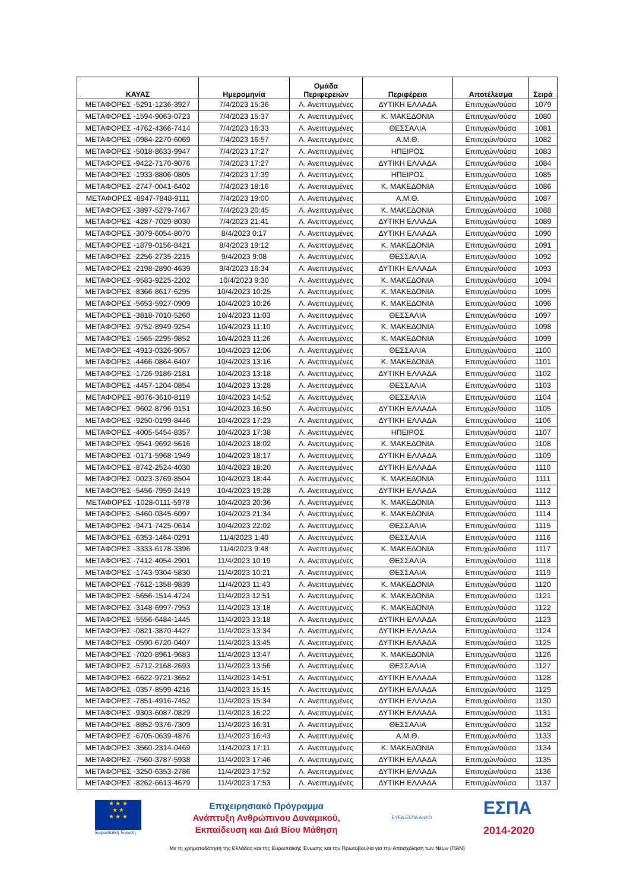| ΚΑΥΑΣ | Ημερομηνία | Ομάδα Περιφερειών | Περιφέρεια | Αποτέλεσμα | Σειρά |
| --- | --- | --- | --- | --- | --- |
| ΜΕΤΑΦΟΡΕΣ -5291-1236-3927 | 7/4/2023 15:36 | Λ. Ανεπτυγμένες | ΔΥΤΙΚΗ ΕΛΛΑΔΑ | Επιτυχών/ούσα | 1079 |
| ΜΕΤΑΦΟΡΕΣ -1594-9063-0723 | 7/4/2023 15:37 | Λ. Ανεπτυγμένες | Κ. ΜΑΚΕΔΟΝΙΑ | Επιτυχών/ούσα | 1080 |
| ΜΕΤΑΦΟΡΕΣ -4762-4366-7414 | 7/4/2023 16:33 | Λ. Ανεπτυγμένες | ΘΕΣΣΑΛΙΑ | Επιτυχών/ούσα | 1081 |
| ΜΕΤΑΦΟΡΕΣ -0984-2270-6069 | 7/4/2023 16:57 | Λ. Ανεπτυγμένες | Α.Μ.Θ. | Επιτυχών/ούσα | 1082 |
| ΜΕΤΑΦΟΡΕΣ -5018-8633-9947 | 7/4/2023 17:27 | Λ. Ανεπτυγμένες | ΗΠΕΙΡΟΣ | Επιτυχών/ούσα | 1083 |
| ΜΕΤΑΦΟΡΕΣ -9422-7170-9076 | 7/4/2023 17:27 | Λ. Ανεπτυγμένες | ΔΥΤΙΚΗ ΕΛΛΑΔΑ | Επιτυχών/ούσα | 1084 |
| ΜΕΤΑΦΟΡΕΣ -1933-8806-0805 | 7/4/2023 17:39 | Λ. Ανεπτυγμένες | ΗΠΕΙΡΟΣ | Επιτυχών/ούσα | 1085 |
| ΜΕΤΑΦΟΡΕΣ -2747-0041-6402 | 7/4/2023 18:16 | Λ. Ανεπτυγμένες | Κ. ΜΑΚΕΔΟΝΙΑ | Επιτυχών/ούσα | 1086 |
| ΜΕΤΑΦΟΡΕΣ -8947-7848-9111 | 7/4/2023 19:00 | Λ. Ανεπτυγμένες | Α.Μ.Θ. | Επιτυχών/ούσα | 1087 |
| ΜΕΤΑΦΟΡΕΣ -3897-5279-7467 | 7/4/2023 20:45 | Λ. Ανεπτυγμένες | Κ. ΜΑΚΕΔΟΝΙΑ | Επιτυχών/ούσα | 1088 |
| ΜΕΤΑΦΟΡΕΣ -4287-7029-8030 | 7/4/2023 21:41 | Λ. Ανεπτυγμένες | ΔΥΤΙΚΗ ΕΛΛΑΔΑ | Επιτυχών/ούσα | 1089 |
| ΜΕΤΑΦΟΡΕΣ -3079-6054-8070 | 8/4/2023 0:17 | Λ. Ανεπτυγμένες | ΔΥΤΙΚΗ ΕΛΛΑΔΑ | Επιτυχών/ούσα | 1090 |
| ΜΕΤΑΦΟΡΕΣ -1879-0156-8421 | 8/4/2023 19:12 | Λ. Ανεπτυγμένες | Κ. ΜΑΚΕΔΟΝΙΑ | Επιτυχών/ούσα | 1091 |
| ΜΕΤΑΦΟΡΕΣ -2256-2735-2215 | 9/4/2023 9:08 | Λ. Ανεπτυγμένες | ΘΕΣΣΑΛΙΑ | Επιτυχών/ούσα | 1092 |
| ΜΕΤΑΦΟΡΕΣ -2198-2890-4639 | 9/4/2023 16:34 | Λ. Ανεπτυγμένες | ΔΥΤΙΚΗ ΕΛΛΑΔΑ | Επιτυχών/ούσα | 1093 |
| ΜΕΤΑΦΟΡΕΣ -9583-9225-2202 | 10/4/2023 9:30 | Λ. Ανεπτυγμένες | Κ. ΜΑΚΕΔΟΝΙΑ | Επιτυχών/ούσα | 1094 |
| ΜΕΤΑΦΟΡΕΣ -8366-8617-6295 | 10/4/2023 10:25 | Λ. Ανεπτυγμένες | Κ. ΜΑΚΕΔΟΝΙΑ | Επιτυχών/ούσα | 1095 |
| ΜΕΤΑΦΟΡΕΣ -5653-5927-0909 | 10/4/2023 10:26 | Λ. Ανεπτυγμένες | Κ. ΜΑΚΕΔΟΝΙΑ | Επιτυχών/ούσα | 1096 |
| ΜΕΤΑΦΟΡΕΣ -3818-7010-5260 | 10/4/2023 11:03 | Λ. Ανεπτυγμένες | ΘΕΣΣΑΛΙΑ | Επιτυχών/ούσα | 1097 |
| ΜΕΤΑΦΟΡΕΣ -9752-8949-9254 | 10/4/2023 11:10 | Λ. Ανεπτυγμένες | Κ. ΜΑΚΕΔΟΝΙΑ | Επιτυχών/ούσα | 1098 |
| ΜΕΤΑΦΟΡΕΣ -1565-2295-9852 | 10/4/2023 11:26 | Λ. Ανεπτυγμένες | Κ. ΜΑΚΕΔΟΝΙΑ | Επιτυχών/ούσα | 1099 |
| ΜΕΤΑΦΟΡΕΣ -4913-0326-9057 | 10/4/2023 12:06 | Λ. Ανεπτυγμένες | ΘΕΣΣΑΛΙΑ | Επιτυχών/ούσα | 1100 |
| ΜΕΤΑΦΟΡΕΣ -4466-0864-6407 | 10/4/2023 13:16 | Λ. Ανεπτυγμένες | Κ. ΜΑΚΕΔΟΝΙΑ | Επιτυχών/ούσα | 1101 |
| ΜΕΤΑΦΟΡΕΣ -1726-9186-2181 | 10/4/2023 13:18 | Λ. Ανεπτυγμένες | ΔΥΤΙΚΗ ΕΛΛΑΔΑ | Επιτυχών/ούσα | 1102 |
| ΜΕΤΑΦΟΡΕΣ -4457-1204-0854 | 10/4/2023 13:28 | Λ. Ανεπτυγμένες | ΘΕΣΣΑΛΙΑ | Επιτυχών/ούσα | 1103 |
| ΜΕΤΑΦΟΡΕΣ -8076-3610-8119 | 10/4/2023 14:52 | Λ. Ανεπτυγμένες | ΘΕΣΣΑΛΙΑ | Επιτυχών/ούσα | 1104 |
| ΜΕΤΑΦΟΡΕΣ -9602-8796-9151 | 10/4/2023 16:50 | Λ. Ανεπτυγμένες | ΔΥΤΙΚΗ ΕΛΛΑΔΑ | Επιτυχών/ούσα | 1105 |
| ΜΕΤΑΦΟΡΕΣ -9250-0199-8446 | 10/4/2023 17:23 | Λ. Ανεπτυγμένες | ΔΥΤΙΚΗ ΕΛΛΑΔΑ | Επιτυχών/ούσα | 1106 |
| ΜΕΤΑΦΟΡΕΣ -4005-5454-8357 | 10/4/2023 17:38 | Λ. Ανεπτυγμένες | ΗΠΕΙΡΟΣ | Επιτυχών/ούσα | 1107 |
| ΜΕΤΑΦΟΡΕΣ -9541-9692-5616 | 10/4/2023 18:02 | Λ. Ανεπτυγμένες | Κ. ΜΑΚΕΔΟΝΙΑ | Επιτυχών/ούσα | 1108 |
| ΜΕΤΑΦΟΡΕΣ -0171-5968-1949 | 10/4/2023 18:17 | Λ. Ανεπτυγμένες | ΔΥΤΙΚΗ ΕΛΛΑΔΑ | Επιτυχών/ούσα | 1109 |
| ΜΕΤΑΦΟΡΕΣ -8742-2524-4030 | 10/4/2023 18:20 | Λ. Ανεπτυγμένες | ΔΥΤΙΚΗ ΕΛΛΑΔΑ | Επιτυχών/ούσα | 1110 |
| ΜΕΤΑΦΟΡΕΣ -0023-3769-8504 | 10/4/2023 18:44 | Λ. Ανεπτυγμένες | Κ. ΜΑΚΕΔΟΝΙΑ | Επιτυχών/ούσα | 1111 |
| ΜΕΤΑΦΟΡΕΣ -5456-7959-2419 | 10/4/2023 19:28 | Λ. Ανεπτυγμένες | ΔΥΤΙΚΗ ΕΛΛΑΔΑ | Επιτυχών/ούσα | 1112 |
| ΜΕΤΑΦΟΡΕΣ -1028-0111-5978 | 10/4/2023 20:36 | Λ. Ανεπτυγμένες | Κ. ΜΑΚΕΔΟΝΙΑ | Επιτυχών/ούσα | 1113 |
| ΜΕΤΑΦΟΡΕΣ -5460-0345-6097 | 10/4/2023 21:34 | Λ. Ανεπτυγμένες | Κ. ΜΑΚΕΔΟΝΙΑ | Επιτυχών/ούσα | 1114 |
| ΜΕΤΑΦΟΡΕΣ -9471-7425-0614 | 10/4/2023 22:02 | Λ. Ανεπτυγμένες | ΘΕΣΣΑΛΙΑ | Επιτυχών/ούσα | 1115 |
| ΜΕΤΑΦΟΡΕΣ -6353-1464-0291 | 11/4/2023 1:40 | Λ. Ανεπτυγμένες | ΘΕΣΣΑΛΙΑ | Επιτυχών/ούσα | 1116 |
| ΜΕΤΑΦΟΡΕΣ -3333-6178-3396 | 11/4/2023 9:48 | Λ. Ανεπτυγμένες | Κ. ΜΑΚΕΔΟΝΙΑ | Επιτυχών/ούσα | 1117 |
| ΜΕΤΑΦΟΡΕΣ -7412-4054-2901 | 11/4/2023 10:19 | Λ. Ανεπτυγμένες | ΘΕΣΣΑΛΙΑ | Επιτυχών/ούσα | 1118 |
| ΜΕΤΑΦΟΡΕΣ -1743-9304-5830 | 11/4/2023 10:21 | Λ. Ανεπτυγμένες | ΘΕΣΣΑΛΙΑ | Επιτυχών/ούσα | 1119 |
| ΜΕΤΑΦΟΡΕΣ -7612-1358-9839 | 11/4/2023 11:43 | Λ. Ανεπτυγμένες | Κ. ΜΑΚΕΔΟΝΙΑ | Επιτυχών/ούσα | 1120 |
| ΜΕΤΑΦΟΡΕΣ -5656-1514-4724 | 11/4/2023 12:51 | Λ. Ανεπτυγμένες | Κ. ΜΑΚΕΔΟΝΙΑ | Επιτυχών/ούσα | 1121 |
| ΜΕΤΑΦΟΡΕΣ -3148-6997-7953 | 11/4/2023 13:18 | Λ. Ανεπτυγμένες | Κ. ΜΑΚΕΔΟΝΙΑ | Επιτυχών/ούσα | 1122 |
| ΜΕΤΑΦΟΡΕΣ -5556-6484-1445 | 11/4/2023 13:18 | Λ. Ανεπτυγμένες | ΔΥΤΙΚΗ ΕΛΛΑΔΑ | Επιτυχών/ούσα | 1123 |
| ΜΕΤΑΦΟΡΕΣ -0821-3870-4427 | 11/4/2023 13:34 | Λ. Ανεπτυγμένες | ΔΥΤΙΚΗ ΕΛΛΑΔΑ | Επιτυχών/ούσα | 1124 |
| ΜΕΤΑΦΟΡΕΣ -0590-6720-0407 | 11/4/2023 13:45 | Λ. Ανεπτυγμένες | ΔΥΤΙΚΗ ΕΛΛΑΔΑ | Επιτυχών/ούσα | 1125 |
| ΜΕΤΑΦΟΡΕΣ -7020-8961-9683 | 11/4/2023 13:47 | Λ. Ανεπτυγμένες | Κ. ΜΑΚΕΔΟΝΙΑ | Επιτυχών/ούσα | 1126 |
| ΜΕΤΑΦΟΡΕΣ -5712-2168-2693 | 11/4/2023 13:56 | Λ. Ανεπτυγμένες | ΘΕΣΣΑΛΙΑ | Επιτυχών/ούσα | 1127 |
| ΜΕΤΑΦΟΡΕΣ -6622-9721-3652 | 11/4/2023 14:51 | Λ. Ανεπτυγμένες | ΔΥΤΙΚΗ ΕΛΛΑΔΑ | Επιτυχών/ούσα | 1128 |
| ΜΕΤΑΦΟΡΕΣ -0357-8599-4216 | 11/4/2023 15:15 | Λ. Ανεπτυγμένες | ΔΥΤΙΚΗ ΕΛΛΑΔΑ | Επιτυχών/ούσα | 1129 |
| ΜΕΤΑΦΟΡΕΣ -7851-4916-7452 | 11/4/2023 15:34 | Λ. Ανεπτυγμένες | ΔΥΤΙΚΗ ΕΛΛΑΔΑ | Επιτυχών/ούσα | 1130 |
| ΜΕΤΑΦΟΡΕΣ -9303-6087-0829 | 11/4/2023 16:22 | Λ. Ανεπτυγμένες | ΔΥΤΙΚΗ ΕΛΛΑΔΑ | Επιτυχών/ούσα | 1131 |
| ΜΕΤΑΦΟΡΕΣ -8852-9376-7309 | 11/4/2023 16:31 | Λ. Ανεπτυγμένες | ΘΕΣΣΑΛΙΑ | Επιτυχών/ούσα | 1132 |
| ΜΕΤΑΦΟΡΕΣ -6705-0639-4876 | 11/4/2023 16:43 | Λ. Ανεπτυγμένες | Α.Μ.Θ. | Επιτυχών/ούσα | 1133 |
| ΜΕΤΑΦΟΡΕΣ -3560-2314-0469 | 11/4/2023 17:11 | Λ. Ανεπτυγμένες | Κ. ΜΑΚΕΔΟΝΙΑ | Επιτυχών/ούσα | 1134 |
| ΜΕΤΑΦΟΡΕΣ -7560-3787-5938 | 11/4/2023 17:46 | Λ. Ανεπτυγμένες | ΔΥΤΙΚΗ ΕΛΛΑΔΑ | Επιτυχών/ούσα | 1135 |
| ΜΕΤΑΦΟΡΕΣ -3250-6353-2786 | 11/4/2023 17:52 | Λ. Ανεπτυγμένες | ΔΥΤΙΚΗ ΕΛΛΑΔΑ | Επιτυχών/ούσα | 1136 |
| ΜΕΤΑΦΟΡΕΣ -8262-6613-4679 | 11/4/2023 17:53 | Λ. Ανεπτυγμένες | ΔΥΤΙΚΗ ΕΛΛΑΔΑ | Επιτυχών/ούσα | 1137 |
★ ★ ★
★ ★
★ ★ ★
Ευρωπαϊκή Ένωση
Επιχειρησιακό Πρόγραμμα
Ανάπτυξη Ανθρώπινου Δυναμικού,
Εκπαίδευση και Διά Βίου Μάθηση
ΕΥΕΔ ΕΣΠΑ ΑπΚΟ
ΕΣΠΑ
2014-2020
Με τη χρηματοδότηση της Ελλάδας και της Ευρωπαϊκής Ένωσης και την Πρωτοβουλία για την Απασχόληση των Νέων (ΠΑΝ)